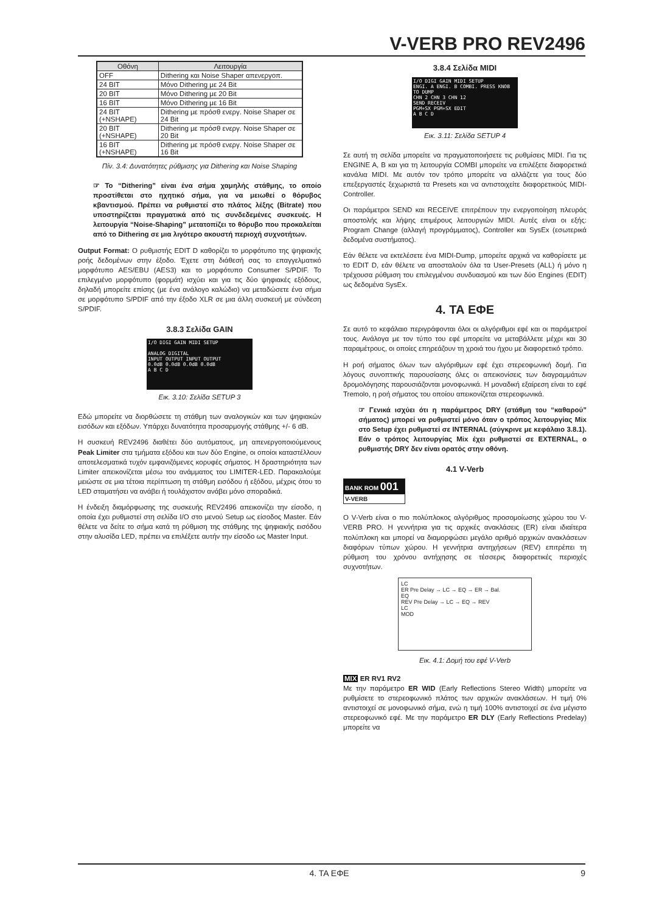V-VERB PRO REV2496
| Οθόνη | Λειτουργία |
| --- | --- |
| OFF | Dithering και Noise Shaper απενεργοπ. |
| 24 BIT | Μόνο Dithering με 24 Bit |
| 20 BIT | Μόνο Dithering με 20 Bit |
| 16 BIT | Μόνο Dithering με 16 Bit |
| 24 BIT (+NSHAPE) | Dithering με πρόσθ ενεργ. Noise Shaper σε 24 Bit |
| 20 BIT (+NSHAPE) | Dithering με πρόσθ ενεργ. Noise Shaper σε 20 Bit |
| 16 BIT (+NSHAPE) | Dithering με πρόσθ ενεργ. Noise Shaper σε 16 Bit |
Πίν. 3.4: Δυνατότητες ρύθμισης για Dithering και Noise Shaping
☞ Το “Dithering” είναι ένα σήμα χαμηλής στάθμης, το οποίο προστίθεται στο ηχητικό σήμα, για να μειωθεί ο θόρυβος κβαντισμού. Πρέπει να ρυθμιστεί στο πλάτος λέξης (Bitrate) που υποστηρίζεται πραγματικά από τις συνδεδεμένες συσκευές. Η λειτουργία “Noise-Shaping” μετατοπίζει το θόρυβο που προκαλείται από το Dithering σε μια λιγότερο ακουστή περιοχή συχνοτήτων.
Output Format: Ο ρυθμιστής EDIT D καθορίζει το μορφότυπο της ψηφιακής ροής δεδομένων στην έξοδο. Έχετε στη διάθεσή σας το επαγγελματικό μορφότυπο AES/EBU (AES3) και το μορφότυπο Consumer S/PDIF. Το επιλεγμένο μορφότυπο (φορμάτ) ισχύει και για τις δύο ψηφιακές εξόδους, δηλαδή μπορείτε επίσης (με ένα ανάλογο καλώδιο) να μεταδώσετε ένα σήμα σε μορφότυπο S/PDIF από την έξοδο XLR σε μια άλλη συσκευή με σύνδεση S/PDIF.
3.8.3 Σελίδα GAIN
I/O DIGI GAIN MIDI SETUP
ANALOG DIGITAL
INPUT OUTPUT INPUT OUTPUT
0.0dB 0.0dB 0.0dB 0.0dB
A B C D
Εικ. 3.10: Σελίδα SETUP 3
Εδώ μπορείτε να διορθώσετε τη στάθμη των αναλογικών και των ψηφιακών εισόδων και εξόδων. Υπάρχει δυνατότητα προσαρμογής στάθμης +/- 6 dB.
Η συσκευή REV2496 διαθέτει δύο αυτόματους, μη απενεργοποιούμενους Peak Limiter στα τμήματα εξόδου και των δύο Engine, οι οποίοι καταστέλλουν αποτελεσματικά τυχόν εμφανιζόμενες κορυφές σήματος. Η δραστηριότητα των Limiter απεικονίζεται μέσω του ανάμματος του LIMITER-LED. Παρακαλούμε μειώστε σε μια τέτοια περίπτωση τη στάθμη εισόδου ή εξόδου, μέχρις ότου το LED σταματήσει να ανάβει ή τουλάχιστον ανάβει μόνο σποραδικά.
Η ένδειξη διαμόρφωσης της συσκευής REV2496 απεικονίζει την είσοδο, η οποία έχει ρυθμιστεί στη σελίδα I/O στο μενού Setup ως είσοδος Master. Εάν θέλετε να δείτε το σήμα κατά τη ρύθμιση της στάθμης της ψηφιακής εισόδου στην αλυσίδα LED, πρέπει να επιλέξετε αυτήν την είσοδο ως Master Input.
3.8.4 Σελίδα MIDI
I/O DIGI GAIN MIDI SETUP
ENGI. A ENGI. B COMBI. PRESS KNOB TO DUMP
CHN 2 CHN 3 CHN 12
SEND RECEIV
PGM+SX PGM+SX EDIT
A B C D
Εικ. 3.11: Σελίδα SETUP 4
Σε αυτή τη σελίδα μπορείτε να πραγματοποιήσετε τις ρυθμίσεις MIDI. Για τις ENGINE A, B και για τη λειτουργία COMBI μπορείτε να επιλέξετε διαφορετικά κανάλια MIDI. Με αυτόν τον τρόπο μπορείτε να αλλάζετε για τους δύο επεξεργαστές ξεχωριστά τα Presets και να αντιστοιχείτε διαφορετικούς MIDI-Controller.
Οι παράμετροι SEND και RECEIVE επιτρέπουν την ενεργοποίηση πλευράς αποστολής και λήψης επιμέρους λειτουργιών MIDI. Αυτές είναι οι εξής: Program Change (αλλαγή προγράμματος), Controller και SysEx (εσωτερικά δεδομένα συστήματος).
Εάν θέλετε να εκτελέσετε ένα MIDI-Dump, μπορείτε αρχικά να καθορίσετε με το EDIT D, εάν θέλετε να αποσταλούν όλα τα User-Presets (ALL) ή μόνο η τρέχουσα ρύθμιση του επιλεγμένου συνδυασμού και των δύο Engines (EDIT) ως δεδομένα SysEx.
4. ΤΑ ΕΦΕ
Σε αυτό το κεφάλαιο περιγράφονται όλοι οι αλγόριθμοι εφέ και οι παράμετροί τους. Ανάλογα με τον τύπο του εφέ μπορείτε να μεταβάλλετε μέχρι και 30 παραμέτρους, οι οποίες επηρεάζουν τη χροιά του ήχου με διαφορετικό τρόπο.
Η ροή σήματος όλων των αλγόριθμων εφέ έχει στερεοφωνική δομή. Για λόγους συνοπτικής παρουσίασης όλες οι απεικονίσεις των διαγραμμάτων δρομολόγησης παρουσιάζονται μονοφωνικά. Η μοναδική εξαίρεση είναι το εφέ Tremolo, η ροή σήματος του οποίου απεικονίζεται στερεοφωνικά.
☞ Γενικά ισχύει ότι η παράμετρος DRY (στάθμη του “καθαρού” σήματος) μπορεί να ρυθμιστεί μόνο όταν ο τρόπος λειτουργίας Mix στο Setup έχει ρυθμιστεί σε INTERNAL (σύγκρινε με κεφάλαιο 3.8.1). Εάν ο τρόπος λειτουργίας Mix έχει ρυθμιστεί σε EXTERNAL, ο ρυθμιστής DRY δεν είναι ορατός στην οθόνη.
4.1 V-Verb
BANK ROM 001
V-VERB
Ο V-Verb είναι ο πιο πολύπλοκος αλγόριθμος προσομοίωσης χώρου του V-VERB PRO. Η γεννήτρια για τις αρχικές ανακλάσεις (ER) είναι ιδιαίτερα πολύπλοκη και μπορεί να διαμορφώσει μεγάλο αριθμό αρχικών ανακλάσεων διαφόρων τύπων χώρου. Η γεννήτρια αντηχήσεων (REV) επιτρέπει τη ρύθμιση του χρόνου αντήχησης σε τέσσερις διαφορετικές περιοχές συχνοτήτων.
LC
ER Pre Delay → LC → EQ → ER → Bal.
EQ
REV Pre Delay → LC → EQ → REV
LC
MOD
Εικ. 4.1: Δομή του εφέ V-Verb
MIX ER RV1 RV2
Με την παράμετρο ER WID (Early Reflections Stereo Width) μπορείτε να ρυθμίσετε το στερεοφωνικό πλάτος των αρχικών ανακλάσεων. Η τιμή 0% αντιστοιχεί σε μονοφωνικό σήμα, ενώ η τιμή 100% αντιστοιχεί σε ένα μέγιστο στερεοφωνικό εφέ. Με την παράμετρο ER DLY (Early Reflections Predelay) μπορείτε να
4. ΤΑ ΕΦΕ 9